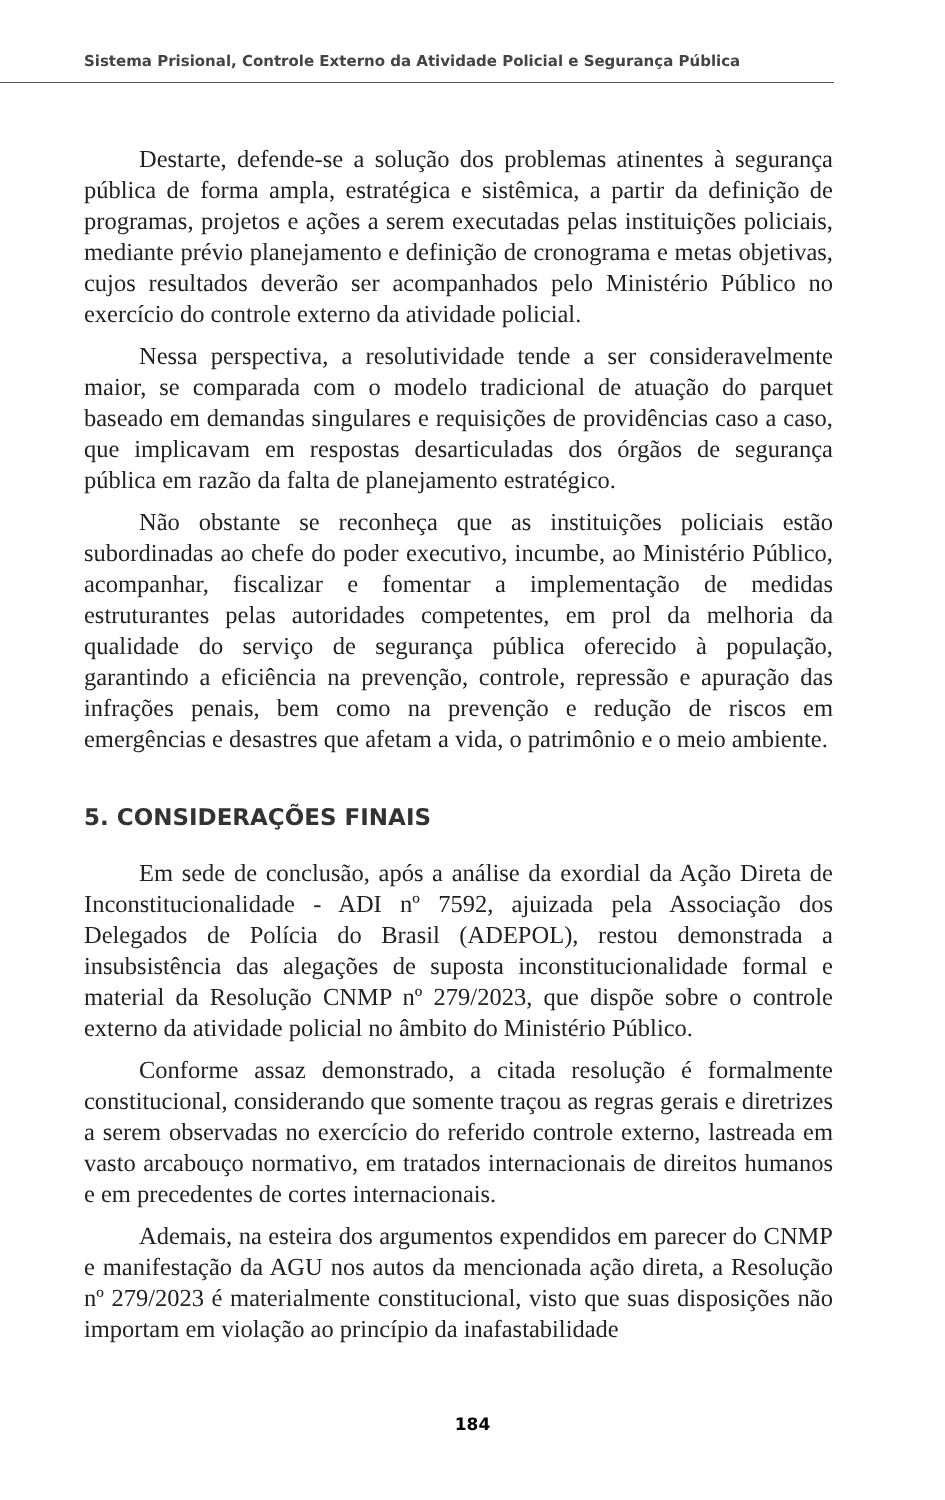Sistema Prisional, Controle Externo da Atividade Policial e Segurança Pública
Destarte, defende-se a solução dos problemas atinentes à segurança pública de forma ampla, estratégica e sistêmica, a partir da definição de programas, projetos e ações a serem executadas pelas instituições policiais, mediante prévio planejamento e definição de cronograma e metas objetivas, cujos resultados deverão ser acompanhados pelo Ministério Público no exercício do controle externo da atividade policial.
Nessa perspectiva, a resolutividade tende a ser consideravelmente maior, se comparada com o modelo tradicional de atuação do parquet baseado em demandas singulares e requisições de providências caso a caso, que implicavam em respostas desarticuladas dos órgãos de segurança pública em razão da falta de planejamento estratégico.
Não obstante se reconheça que as instituições policiais estão subordinadas ao chefe do poder executivo, incumbe, ao Ministério Público, acompanhar, fiscalizar e fomentar a implementação de medidas estruturantes pelas autoridades competentes, em prol da melhoria da qualidade do serviço de segurança pública oferecido à população, garantindo a eficiência na prevenção, controle, repressão e apuração das infrações penais, bem como na prevenção e redução de riscos em emergências e desastres que afetam a vida, o patrimônio e o meio ambiente.
5. CONSIDERAÇÕES FINAIS
Em sede de conclusão, após a análise da exordial da Ação Direta de Inconstitucionalidade - ADI nº 7592, ajuizada pela Associação dos Delegados de Polícia do Brasil (ADEPOL), restou demonstrada a insubsistência das alegações de suposta inconstitucionalidade formal e material da Resolução CNMP nº 279/2023, que dispõe sobre o controle externo da atividade policial no âmbito do Ministério Público.
Conforme assaz demonstrado, a citada resolução é formalmente constitucional, considerando que somente traçou as regras gerais e diretrizes a serem observadas no exercício do referido controle externo, lastreada em vasto arcabouço normativo, em tratados internacionais de direitos humanos e em precedentes de cortes internacionais.
Ademais, na esteira dos argumentos expendidos em parecer do CNMP e manifestação da AGU nos autos da mencionada ação direta, a Resolução nº 279/2023 é materialmente constitucional, visto que suas disposições não importam em violação ao princípio da inafastabilidade
184